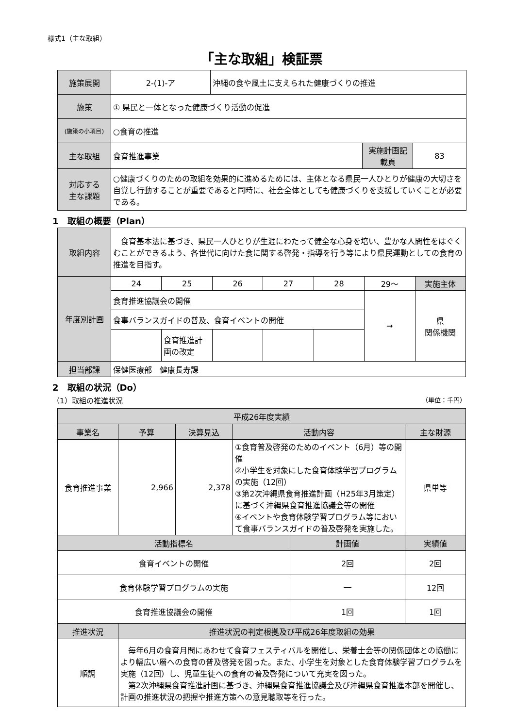様式1（主な取組）
「主な取組」検証票
| 施策展開 | 2-(1)-ア | 沖縄の食や風土に支えられた健康づくりの推進 | | |
| 施策 | ① 県民と一体となった健康づくり活動の促進 | | | |
| (施策の小項目) | ○食育の推進 | | | |
| 主な取組 | 食育推進事業 | | 実施計画記載頁 | 83 |
| 対応する 主な課題 | ○健康づくりのための取組を効果的に進めるためには、主体となる県民一人ひとりが健康の大切さを自覚し行動することが重要であると同時に、社会全体としても健康づくりを支援していくことが必要である。 | | | |
1　取組の概要（Plan）
| 取組内容 | 食育基本法に基づき、県民一人ひとりが生涯にわたって健全な心身を培い、豊かな人間性をはぐくむことができるよう、各世代に向けた食に関する啓発・指導を行う等により県民運動としての食育の推進を目指す。 | | | | | | |
| 年度別計画 | 24 | 25 | 26 | 27 | 28 | 29〜 | 実施主体 |
| | 食育推進協議会の開催 | | | | | → | 県 関係機関 |
| | 食事バランスガイドの普及、食育イベントの開催 | | | | | | |
| | | 食育推進計画の改定 | | | | | |
| 担当部課 | 保健医療部 健康長寿課 | | | | | | |
2　取組の状況（Do）
（1）取組の推進状況 （単位：千円）
| 平成26年度実績 | | | | | |
| 事業名 | 予算 | 決算見込 | 活動内容 | | 主な財源 |
| 食育推進事業 | 2,966 | 2,378 | ①食育普及啓発のためのイベント（6月）等の開催 ②小学生を対象にした食育体験学習プログラムの実施（12回） ③第2次沖縄県食育推進計画（H25年3月策定）に基づく沖縄県食育推進協議会等の開催 ④イベントや食育体験学習プログラム等において食事バランスガイドの普及啓発を実施した。 | | 県単等 |
| 活動指標名 | | | | 計画値 | 実績値 |
| 食育イベントの開催 | | | | 2回 | 2回 |
| 食育体験学習プログラムの実施 | | | | ― | 12回 |
| 食育推進協議会の開催 | | | | 1回 | 1回 |
| 推進状況 | 推進状況の判定根拠及び平成26年度取組の効果 | | | | |
| 順調 | 毎年6月の食育月間にあわせて食育フェスティバルを開催し、栄養士会等の関係団体との協働により幅広い層への食育の普及啓発を図った。また、小学生を対象とした食育体験学習プログラムを実施（12回）し、児童生徒への食育の普及啓発について充実を図った。 第2次沖縄県食育推進計画に基づき、沖縄県食育推進協議会及び沖縄県食育推進本部を開催し、計画の推進状況の把握や推進方策への意見聴取等を行った。 | | | | |